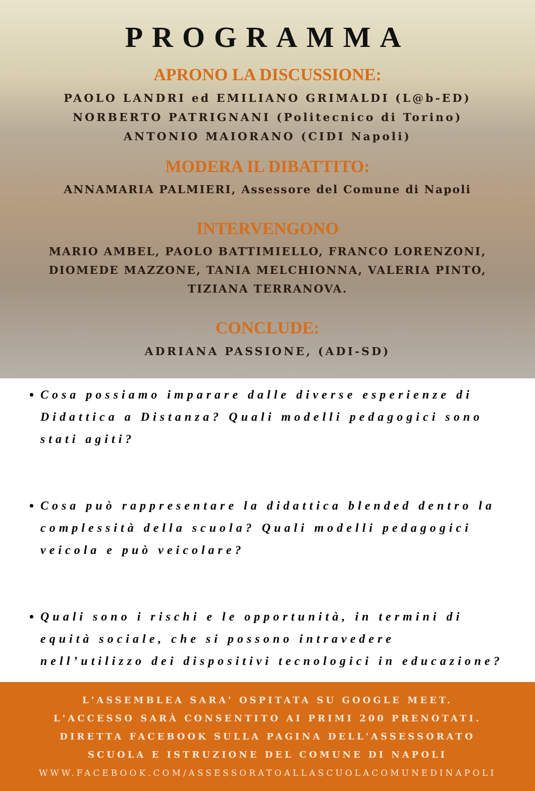PROGRAMMA
APRONO LA DISCUSSIONE:
PAOLO LANDRI ed EMILIANO GRIMALDI (L@b-ED)
NORBERTO PATRIGNANI (Politecnico di Torino)
ANTONIO MAIORANO (CIDI Napoli)
MODERA IL DIBATTITO:
ANNAMARIA PALMIERI, Assessore del Comune di Napoli
INTERVENGONO
MARIO AMBEL, PAOLO BATTIMIELLO, FRANCO LORENZONI,
DIOMEDE MAZZONE, TANIA MELCHIONNA, VALERIA PINTO,
TIZIANA TERRANOVA.
CONCLUDE:
ADRIANA PASSIONE, (ADI-SD)
Cosa possiamo imparare dalle diverse esperienze di Didattica a Distanza? Quali modelli pedagogici sono stati agiti?
Cosa può rappresentare la didattica blended dentro la complessità della scuola? Quali modelli pedagogici veicola e può veicolare?
Quali sono i rischi e le opportunità, in termini di equità sociale, che si possono intravedere nell’utilizzo dei dispositivi tecnologici in educazione?
L'ASSEMBLEA SARA' OSPITATA SU GOOGLE MEET.
L'ACCESSO SARÀ CONSENTITO AI PRIMI 200 PRENOTATI.
DIRETTA FACEBOOK SULLA PAGINA DELL'ASSESSORATO
SCUOLA E ISTRUZIONE DEL COMUNE DI NAPOLI
WWW.FACEBOOK.COM/ASSESSORATOALLASCUOLACOMUNEDINAPOLI